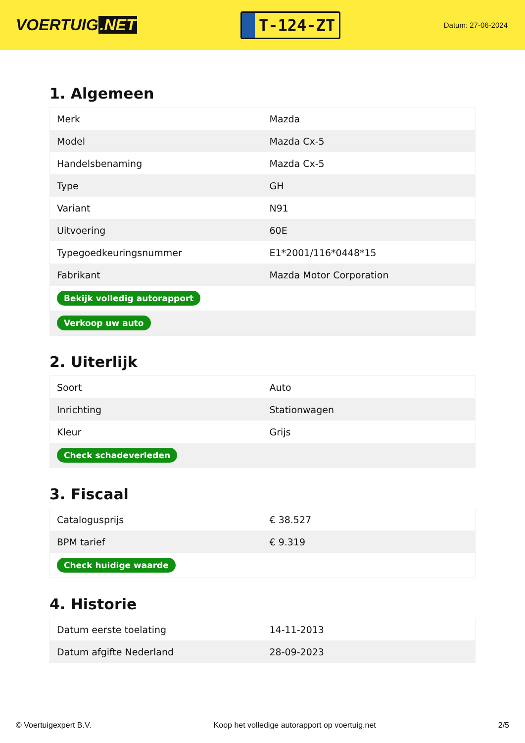VOERTUIG.NET
T-124-ZT
Datum: 27-06-2024
1. Algemeen
| Merk | Mazda |
| Model | Mazda Cx-5 |
| Handelsbenaming | Mazda Cx-5 |
| Type | GH |
| Variant | N91 |
| Uitvoering | 60E |
| Typegoedkeuringsnummer | E1*2001/116*0448*15 |
| Fabrikant | Mazda Motor Corporation |
| Bekijk volledig autorapport | |
| Verkoop uw auto | |
2. Uiterlijk
| Soort | Auto |
| Inrichting | Stationwagen |
| Kleur | Grijs |
| Check schadeverleden | |
3. Fiscaal
| Catalogusprijs | € 38.527 |
| BPM tarief | € 9.319 |
| Check huidige waarde | |
4. Historie
| Datum eerste toelating | 14-11-2013 |
| Datum afgifte Nederland | 28-09-2023 |
© Voertuigexpert B.V. Koop het volledige autorapport op voertuig.net 2/5